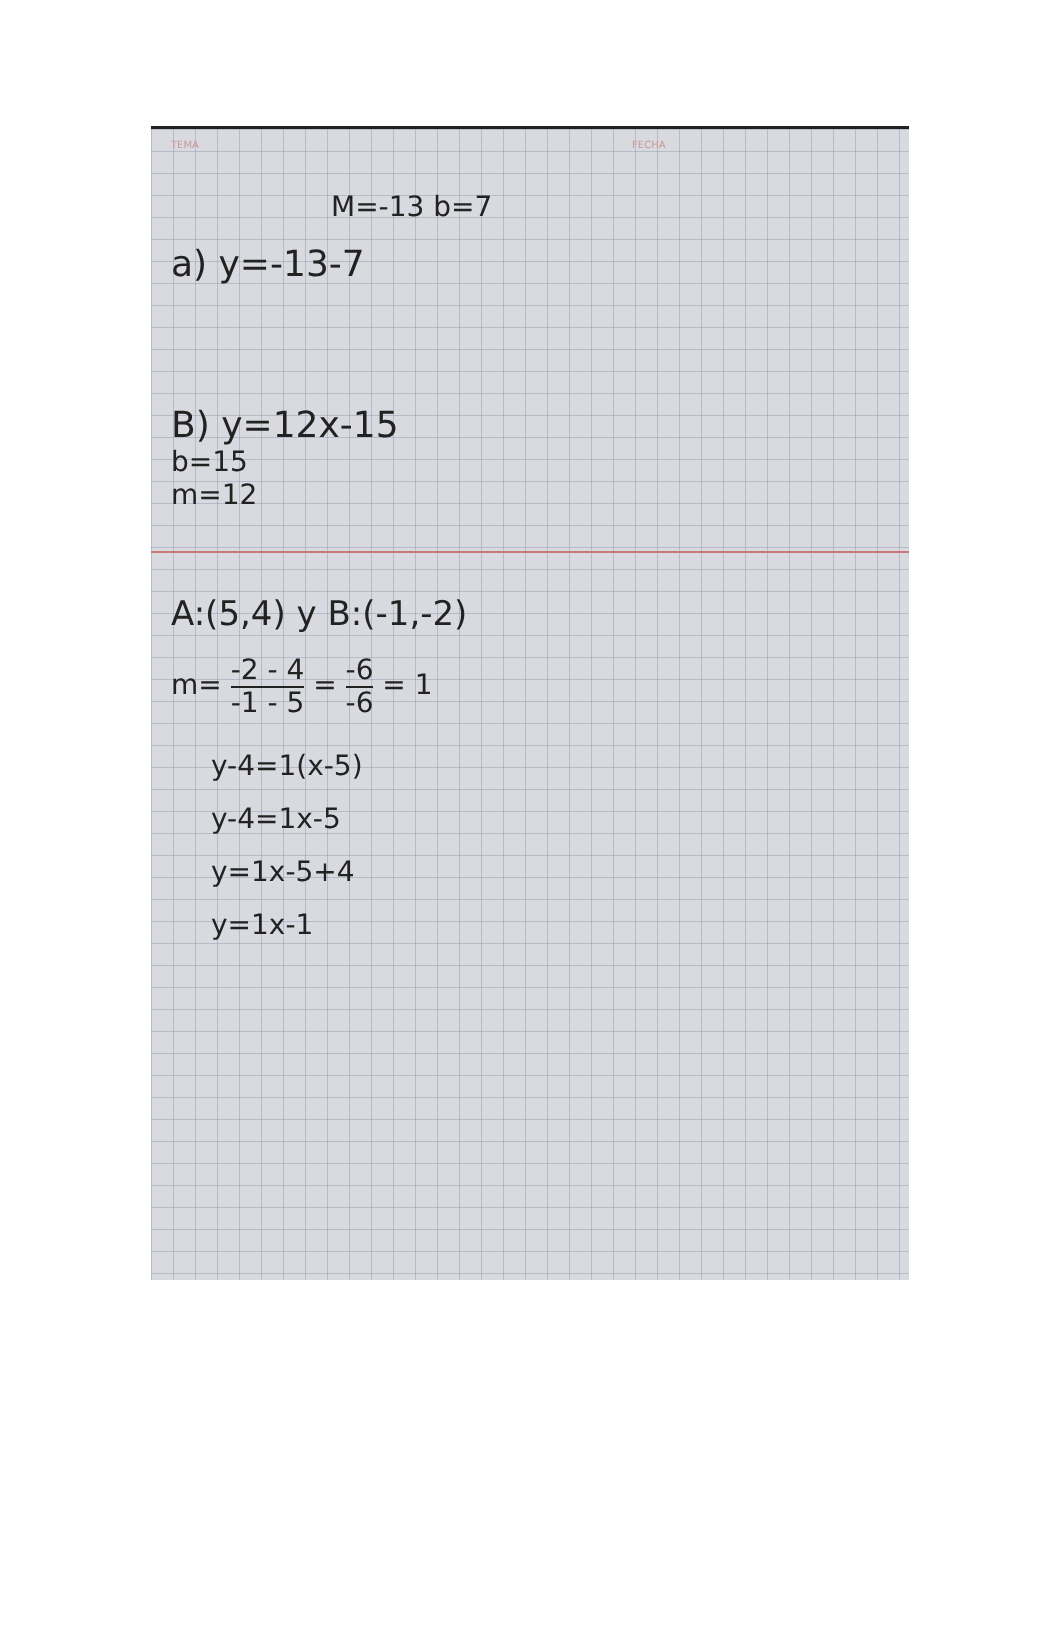TEMA FECHA
M=-13 b=7
a) y=-13-7
B) y=12x-15
b=15
m=12
A:(5,4) y B:(-1,-2)
m= -2 - 4
-1 - 5 = -6
-6 = 1
y-4=1(x-5)
y-4=1x-5
y=1x-5+4
y=1x-1